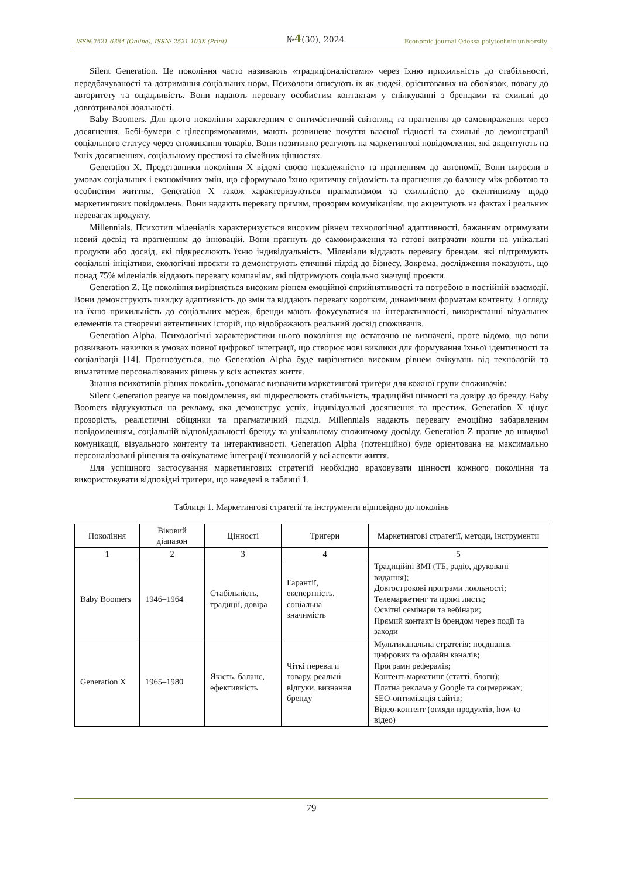ISSN:2521-6384 (Online), ISSN: 2521-103X (Print) №4(30), 2024 Economic journal Odessa polytechnic university
Silent Generation. Це покоління часто називають «традиціоналістами» через їхню прихильність до стабільності, передбачуваності та дотримання соціальних норм. Психологи описують їх як людей, орієнтованих на обов'язок, повагу до авторитету та ощадливість. Вони надають перевагу особистим контактам у спілкуванні з брендами та схильні до довготривалої лояльності.
Baby Boomers. Для цього покоління характерним є оптимістичний світогляд та прагнення до самовираження через досягнення. Бебі-бумери є цілеспрямованими, мають розвинене почуття власної гідності та схильні до демонстрації соціального статусу через споживання товарів. Вони позитивно реагують на маркетингові повідомлення, які акцентують на їхніх досягненнях, соціальному престижі та сімейних цінностях.
Generation X. Представники покоління X відомі своєю незалежністю та прагненням до автономії. Вони виросли в умовах соціальних і економічних змін, що сформувало їхню критичну свідомість та прагнення до балансу між роботою та особистим життям. Generation X також характеризуються прагматизмом та схильністю до скептицизму щодо маркетингових повідомлень. Вони надають перевагу прямим, прозорим комунікаціям, що акцентують на фактах і реальних перевагах продукту.
Millennials. Психотип міленіалів характеризується високим рівнем технологічної адаптивності, бажанням отримувати новий досвід та прагненням до інновацій. Вони прагнуть до самовираження та готові витрачати кошти на унікальні продукти або досвід, які підкреслюють їхню індивідуальність. Міленіали віддають перевагу брендам, які підтримують соціальні ініціативи, екологічні проєкти та демонструють етичний підхід до бізнесу. Зокрема, дослідження показують, що понад 75% міленіалів віддають перевагу компаніям, які підтримують соціально значущі проєкти.
Generation Z. Це покоління вирізняється високим рівнем емоційної сприйнятливості та потребою в постійній взаємодії. Вони демонструють швидку адаптивність до змін та віддають перевагу коротким, динамічним форматам контенту. З огляду на їхню прихильність до соціальних мереж, бренди мають фокусуватися на інтерактивності, використанні візуальних елементів та створенні автентичних історій, що відображають реальний досвід споживачів.
Generation Alpha. Психологічні характеристики цього покоління ще остаточно не визначені, проте відомо, що вони розвивають навички в умовах повної цифрової інтеграції, що створює нові виклики для формування їхньої ідентичності та соціалізації [14]. Прогнозується, що Generation Alpha буде вирізнятися високим рівнем очікувань від технологій та вимагатиме персоналізованих рішень у всіх аспектах життя.
Знання психотипів різних поколінь допомагає визначити маркетингові тригери для кожної групи споживачів:
Silent Generation реагує на повідомлення, які підкреслюють стабільність, традиційні цінності та довіру до бренду. Baby Boomers відгукуються на рекламу, яка демонструє успіх, індивідуальні досягнення та престиж. Generation X цінує прозорість, реалістичні обіцянки та прагматичний підхід. Millennials надають перевагу емоційно забарвленим повідомленням, соціальній відповідальності бренду та унікальному споживчому досвіду. Generation Z прагне до швидкої комунікації, візуального контенту та інтерактивності. Generation Alpha (потенційно) буде орієнтована на максимально персоналізовані рішення та очікуватиме інтеграції технологій у всі аспекти життя.
Для успішного застосування маркетингових стратегій необхідно враховувати цінності кожного покоління та використовувати відповідні тригери, що наведені в таблиці 1.
Таблиця 1. Маркетингові стратегії та інструменти відповідно до поколінь
| Покоління | Віковий діапазон | Цінності | Тригери | Маркетингові стратегії, методи, інструменти |
| --- | --- | --- | --- | --- |
| 1 | 2 | 3 | 4 | 5 |
| Baby Boomers | 1946–1964 | Стабільність, традиції, довіра | Гарантії, експертність, соціальна значимість | Традиційні ЗМІ (ТБ, радіо, друковані видання); Довгострокові програми лояльності; Телемаркетинг та прямі листи; Освітні семінари та вебінари; Прямий контакт із брендом через події та заходи |
| Generation X | 1965–1980 | Якість, баланс, ефективність | Чіткі переваги товару, реальні відгуки, визнання бренду | Мультиканальна стратегія: поєднання цифрових та офлайн каналів; Програми рефералів; Контент-маркетинг (статті, блоги); Платна реклама у Google та соцмережах; SEO-оптимізація сайтів; Відео-контент (огляди продуктів, how-to відео) |
79